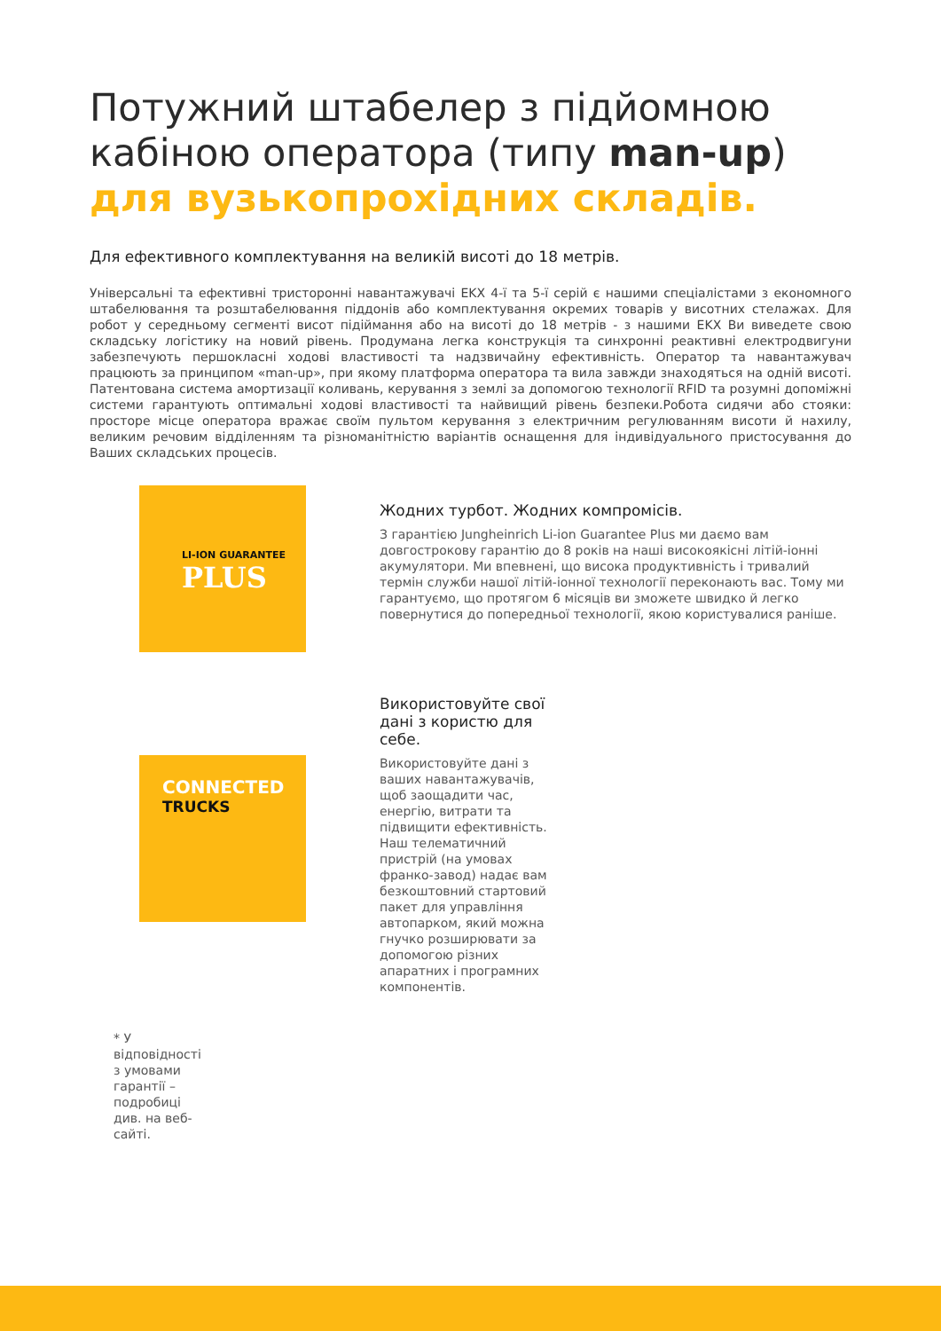Потужний штабелер з підйомною кабіною оператора (типу man-up)
для вузькопрохідних складів.
Для ефективного комплектування на великій висоті до 18 метрів.
Універсальні та ефективні тристоронні навантажувачі EKX 4-ї та 5-ї серій є нашими спеціалістами з економного штабелювання та розштабелювання піддонів або комплектування окремих товарів у висотних стелажах. Для робот у середньому сегменті висот підіймання або на висоті до 18 метрів - з нашими EKX Ви виведете свою складську логістику на новий рівень. Продумана легка конструкція та синхронні реактивні електродвигуни забезпечують першокласні ходові властивості та надзвичайну ефективність. Оператор та навантажувач працюють за принципом «man-up», при якому платформа оператора та вила завжди знаходяться на одній висоті. Патентована система амортизації коливань, керування з землі за допомогою технології RFID та розумні допоміжні системи гарантують оптимальні ходові властивості та найвищий рівень безпеки.Робота сидячи або стояки: просторе місце оператора вражає своїм пультом керування з електричним регулюванням висоти й нахилу, великим речовим відділенням та різноманітністю варіантів оснащення для індивідуального пристосування до Ваших складських процесів.
LI-ION GUARANTEE
PLUS
Жодних турбот. Жодних компромісів.
З гарантією Jungheinrich Li-ion Guarantee Plus ми даємо вам довгострокову гарантію до 8 років на наші високоякісні літій-іонні акумулятори. Ми впевнені, що висока продуктивність і тривалий термін служби нашої літій-іонної технології переконають вас. Тому ми гарантуємо, що протягом 6 місяців ви зможете швидко й легко повернутися до попередньої технології, якою користувалися раніше.
CONNECTED
TRUCKS
Використовуйте свої дані з користю для себе.
Використовуйте дані з ваших навантажувачів, щоб заощадити час, енергію, витрати та підвищити ефективність. Наш телематичний пристрій (на умовах франко-завод) надає вам безкоштовний стартовий пакет для управління автопарком, який можна гнучко розширювати за допомогою різних апаратних і програмних компонентів.
* У відповідності з умовами гарантії – подробиці див. на веб-сайті.